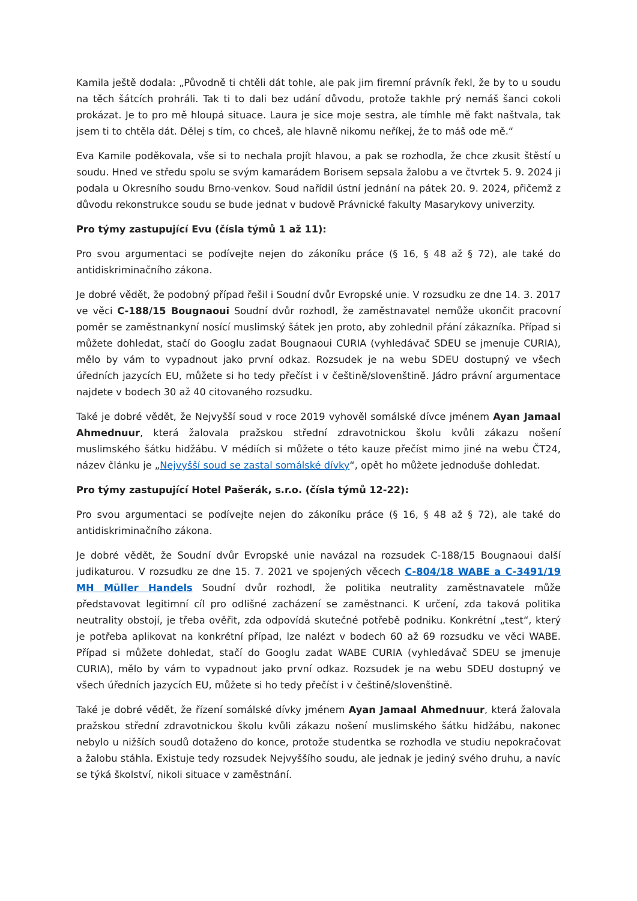Kamila ještě dodala: „Původně ti chtěli dát tohle, ale pak jim firemní právník řekl, že by to u soudu na těch šátcích prohráli. Tak ti to dali bez udání důvodu, protože takhle prý nemáš šanci cokoli prokázat. Je to pro mě hloupá situace. Laura je sice moje sestra, ale tímhle mě fakt naštvala, tak jsem ti to chtěla dát. Dělej s tím, co chceš, ale hlavně nikomu neříkej, že to máš ode mě.“
Eva Kamile poděkovala, vše si to nechala projít hlavou, a pak se rozhodla, že chce zkusit štěstí u soudu. Hned ve středu spolu se svým kamarádem Borisem sepsala žalobu a ve čtvrtek 5. 9. 2024 ji podala u Okresního soudu Brno-venkov. Soud nařídil ústní jednání na pátek 20. 9. 2024, přičemž z důvodu rekonstrukce soudu se bude jednat v budově Právnické fakulty Masarykovy univerzity.
Pro týmy zastupující Evu (čísla týmů 1 až 11):
Pro svou argumentaci se podívejte nejen do zákoníku práce (§ 16, § 48 až § 72), ale také do antidiskriminačního zákona.
Je dobré vědět, že podobný případ řešil i Soudní dvůr Evropské unie. V rozsudku ze dne 14. 3. 2017 ve věci C-188/15 Bougnaoui Soudní dvůr rozhodl, že zaměstnavatel nemůže ukončit pracovní poměr se zaměstnankyní nosící muslimský šátek jen proto, aby zohlednil přání zákazníka. Případ si můžete dohledat, stačí do Googlu zadat Bougnaoui CURIA (vyhledávač SDEU se jmenuje CURIA), mělo by vám to vypadnout jako první odkaz. Rozsudek je na webu SDEU dostupný ve všech úředních jazycích EU, můžete si ho tedy přečíst i v češtině/slovenštině. Jádro právní argumentace najdete v bodech 30 až 40 citovaného rozsudku.
Také je dobré vědět, že Nejvyšší soud v roce 2019 vyhověl somálské dívce jménem Ayan Jamaal Ahmednuur, která žalovala pražskou střední zdravotnickou školu kvůli zákazu nošení muslimského šátku hidžábu. V médiích si můžete o této kauze přečíst mimo jiné na webu ČT24, název článku je „Nejvyšší soud se zastal somálské dívky“, opět ho můžete jednoduše dohledat.
Pro týmy zastupující Hotel Pašerák, s.r.o. (čísla týmů 12-22):
Pro svou argumentaci se podívejte nejen do zákoníku práce (§ 16, § 48 až § 72), ale také do antidiskriminačního zákona.
Je dobré vědět, že Soudní dvůr Evropské unie navázal na rozsudek C-188/15 Bougnaoui další judikaturou. V rozsudku ze dne 15. 7. 2021 ve spojených věcech C-804/18 WABE a C-3491/19 MH Müller Handels Soudní dvůr rozhodl, že politika neutrality zaměstnavatele může představovat legitimní cíl pro odlišné zacházení se zaměstnanci. K určení, zda taková politika neutrality obstojí, je třeba ověřit, zda odpovídá skutečné potřebě podniku. Konkrétní „test“, který je potřeba aplikovat na konkrétní případ, lze nalézt v bodech 60 až 69 rozsudku ve věci WABE. Případ si můžete dohledat, stačí do Googlu zadat WABE CURIA (vyhledávač SDEU se jmenuje CURIA), mělo by vám to vypadnout jako první odkaz. Rozsudek je na webu SDEU dostupný ve všech úředních jazycích EU, můžete si ho tedy přečíst i v češtině/slovenštině.
Také je dobré vědět, že řízení somálské dívky jménem Ayan Jamaal Ahmednuur, která žalovala pražskou střední zdravotnickou školu kvůli zákazu nošení muslimského šátku hidžábu, nakonec nebylo u nižších soudů dotaženo do konce, protože studentka se rozhodla ve studiu nepokračovat a žalobu stáhla. Existuje tedy rozsudek Nejvyššího soudu, ale jednak je jediný svého druhu, a navíc se týká školství, nikoli situace v zaměstnání.